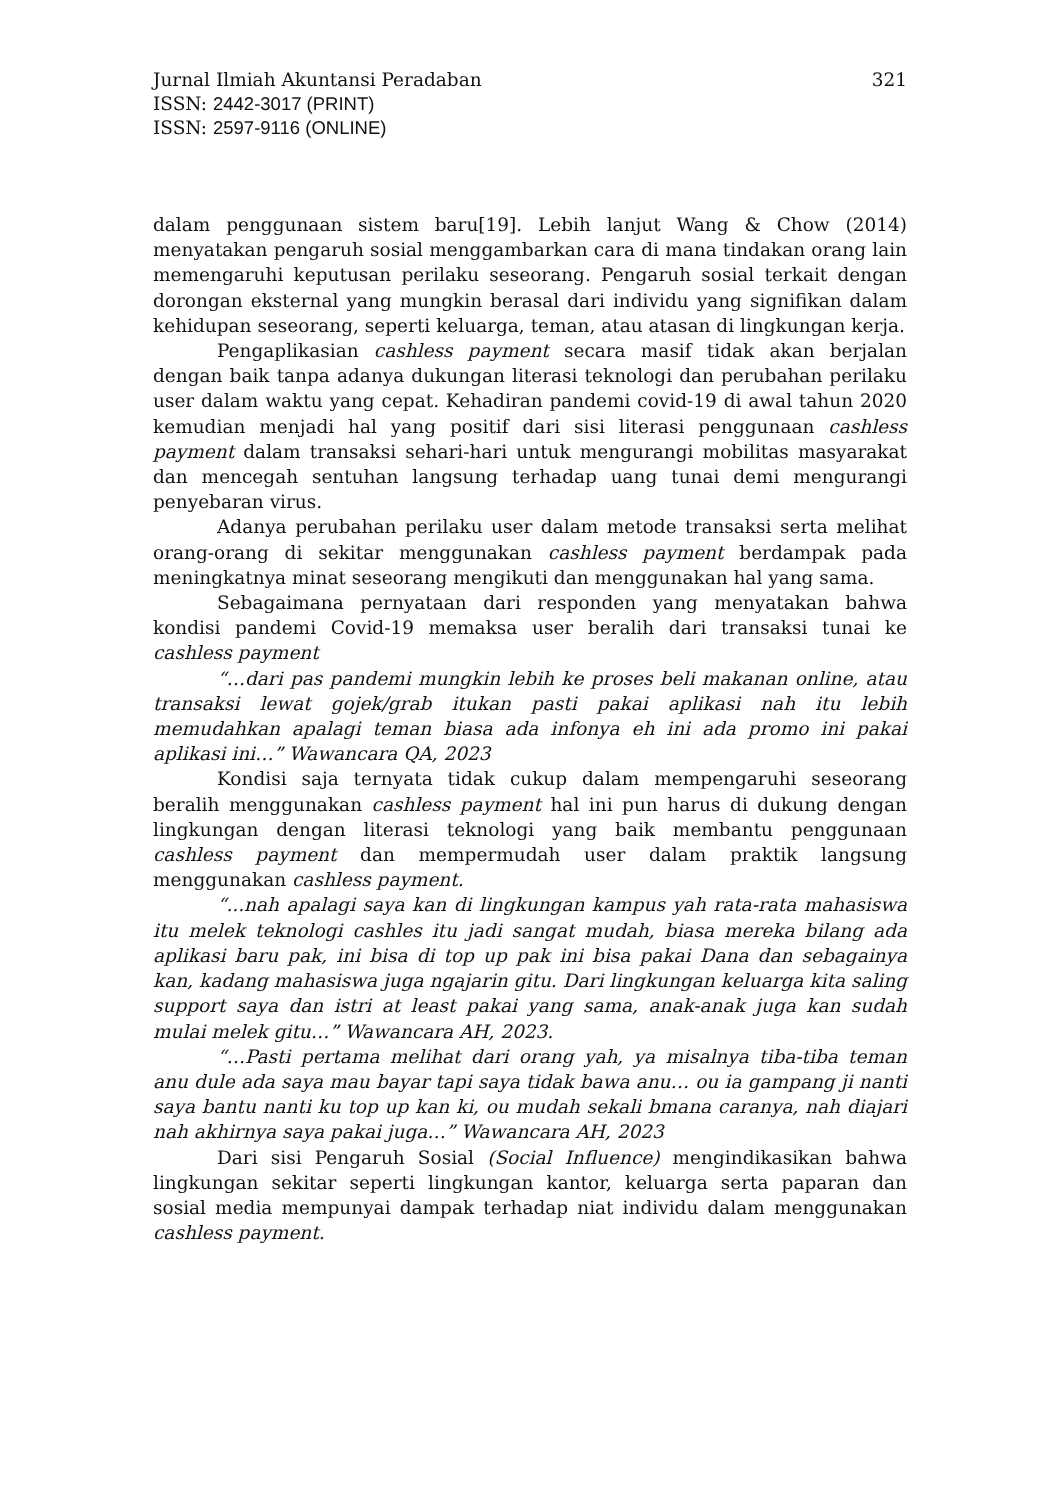Jurnal Ilmiah Akuntansi Peradaban 321
ISSN: 2442-3017 (PRINT)
ISSN: 2597-9116 (ONLINE)
dalam penggunaan sistem baru[19]. Lebih lanjut Wang & Chow (2014) menyatakan pengaruh sosial menggambarkan cara di mana tindakan orang lain memengaruhi keputusan perilaku seseorang. Pengaruh sosial terkait dengan dorongan eksternal yang mungkin berasal dari individu yang signifikan dalam kehidupan seseorang, seperti keluarga, teman, atau atasan di lingkungan kerja.
Pengaplikasian cashless payment secara masif tidak akan berjalan dengan baik tanpa adanya dukungan literasi teknologi dan perubahan perilaku user dalam waktu yang cepat. Kehadiran pandemi covid-19 di awal tahun 2020 kemudian menjadi hal yang positif dari sisi literasi penggunaan cashless payment dalam transaksi sehari-hari untuk mengurangi mobilitas masyarakat dan mencegah sentuhan langsung terhadap uang tunai demi mengurangi penyebaran virus.
Adanya perubahan perilaku user dalam metode transaksi serta melihat orang-orang di sekitar menggunakan cashless payment berdampak pada meningkatnya minat seseorang mengikuti dan menggunakan hal yang sama.
Sebagaimana pernyataan dari responden yang menyatakan bahwa kondisi pandemi Covid-19 memaksa user beralih dari transaksi tunai ke cashless payment
“…dari pas pandemi mungkin lebih ke proses beli makanan online, atau transaksi lewat gojek/grab itukan pasti pakai aplikasi nah itu lebih memudahkan apalagi teman biasa ada infonya eh ini ada promo ini pakai aplikasi ini…” Wawancara QA, 2023
Kondisi saja ternyata tidak cukup dalam mempengaruhi seseorang beralih menggunakan cashless payment hal ini pun harus di dukung dengan lingkungan dengan literasi teknologi yang baik membantu penggunaan cashless payment dan mempermudah user dalam praktik langsung menggunakan cashless payment.
“...nah apalagi saya kan di lingkungan kampus yah rata-rata mahasiswa itu melek teknologi cashles itu jadi sangat mudah, biasa mereka bilang ada aplikasi baru pak, ini bisa di top up pak ini bisa pakai Dana dan sebagainya kan, kadang mahasiswa juga ngajarin gitu. Dari lingkungan keluarga kita saling support saya dan istri at least pakai yang sama, anak-anak juga kan sudah mulai melek gitu…” Wawancara AH, 2023.
“…Pasti pertama melihat dari orang yah, ya misalnya tiba-tiba teman anu dule ada saya mau bayar tapi saya tidak bawa anu… ou ia gampang ji nanti saya bantu nanti ku top up kan ki, ou mudah sekali bmana caranya, nah diajari nah akhirnya saya pakai juga…” Wawancara AH, 2023
Dari sisi Pengaruh Sosial (Social Influence) mengindikasikan bahwa lingkungan sekitar seperti lingkungan kantor, keluarga serta paparan dan sosial media mempunyai dampak terhadap niat individu dalam menggunakan cashless payment.